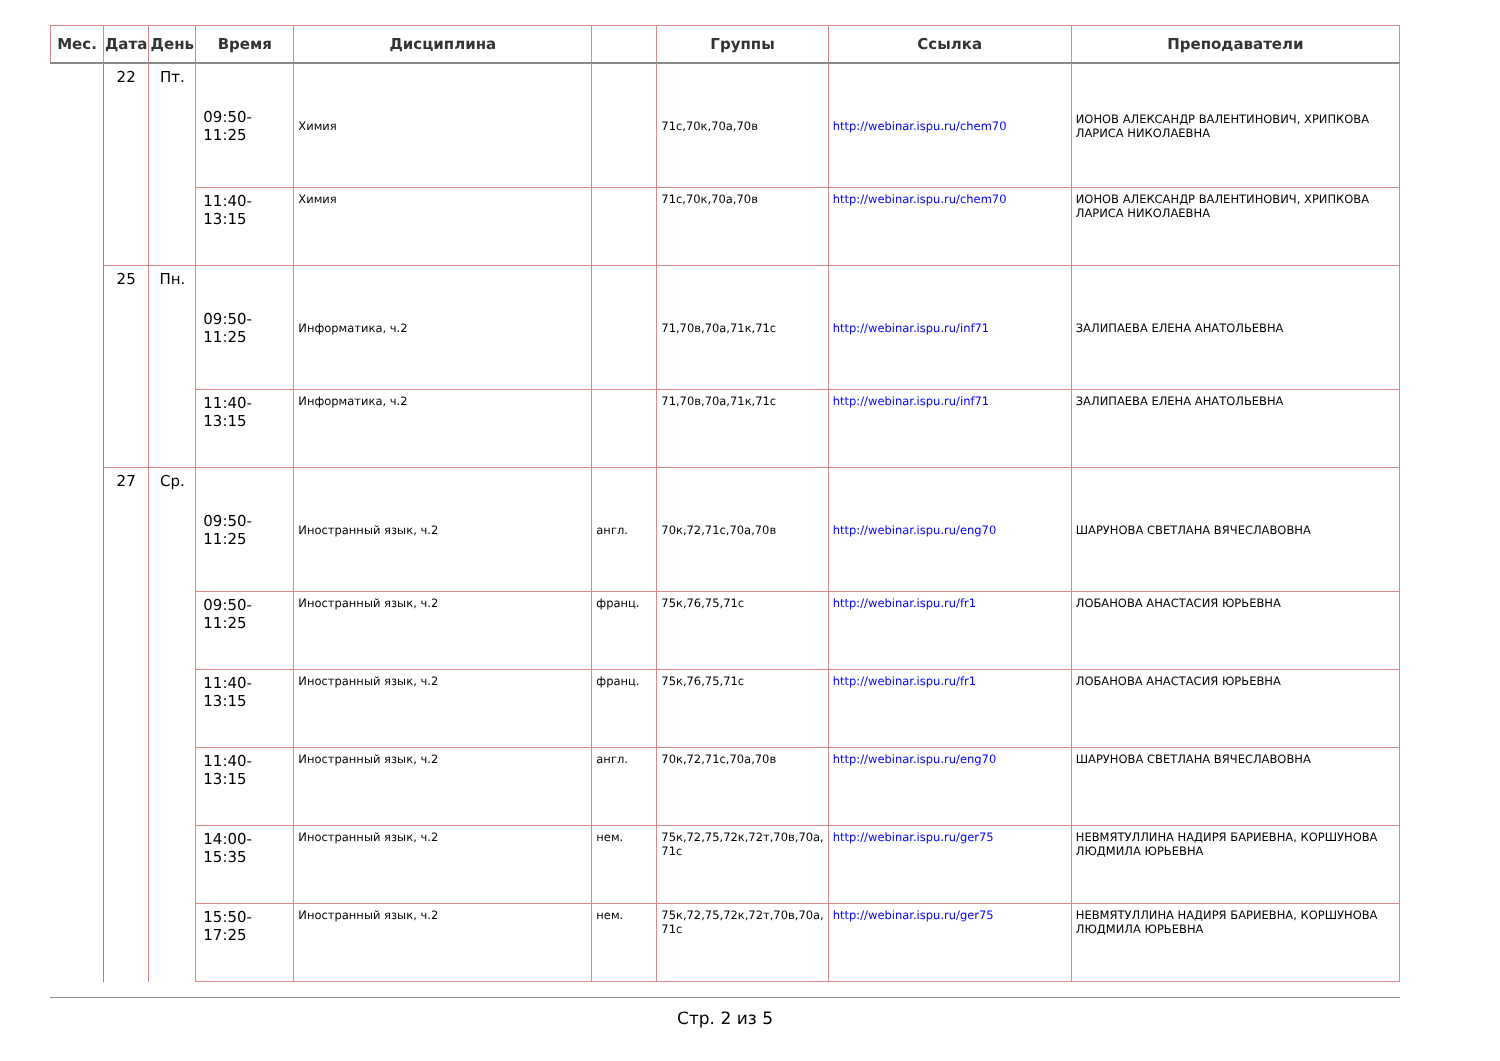| Мес. | Дата | День | Время | Дисциплина | | Группы | Ссылка | Преподаватели |
| --- | --- | --- | --- | --- | --- | --- | --- | --- |
| | 22 | Пт. | 09:50-11:25 | Химия | | 71с,70к,70а,70в | http://webinar.ispu.ru/chem70 | ИОНОВ АЛЕКСАНДР ВАЛЕНТИНОВИЧ, ХРИПКОВА ЛАРИСА НИКОЛАЕВНА |
| | | | 11:40-13:15 | Химия | | 71с,70к,70а,70в | http://webinar.ispu.ru/chem70 | ИОНОВ АЛЕКСАНДР ВАЛЕНТИНОВИЧ, ХРИПКОВА ЛАРИСА НИКОЛАЕВНА |
| | 25 | Пн. | 09:50-11:25 | Информатика, ч.2 | | 71,70в,70а,71к,71с | http://webinar.ispu.ru/inf71 | ЗАЛИПАЕВА ЕЛЕНА АНАТОЛЬЕВНА |
| | | | 11:40-13:15 | Информатика, ч.2 | | 71,70в,70а,71к,71с | http://webinar.ispu.ru/inf71 | ЗАЛИПАЕВА ЕЛЕНА АНАТОЛЬЕВНА |
| | 27 | Ср. | 09:50-11:25 | Иностранный язык, ч.2 | англ. | 70к,72,71с,70а,70в | http://webinar.ispu.ru/eng70 | ШАРУНОВА СВЕТЛАНА ВЯЧЕСЛАВОВНА |
| | | | 09:50-11:25 | Иностранный язык, ч.2 | франц. | 75к,76,75,71с | http://webinar.ispu.ru/fr1 | ЛОБАНОВА АНАСТАСИЯ ЮРЬЕВНА |
| | | | 11:40-13:15 | Иностранный язык, ч.2 | франц. | 75к,76,75,71с | http://webinar.ispu.ru/fr1 | ЛОБАНОВА АНАСТАСИЯ ЮРЬЕВНА |
| | | | 11:40-13:15 | Иностранный язык, ч.2 | англ. | 70к,72,71с,70а,70в | http://webinar.ispu.ru/eng70 | ШАРУНОВА СВЕТЛАНА ВЯЧЕСЛАВОВНА |
| | | | 14:00-15:35 | Иностранный язык, ч.2 | нем. | 75к,72,75,72к,72т,70в,70а, 71с | http://webinar.ispu.ru/ger75 | НЕВМЯТУЛЛИНА НАДИРЯ БАРИЕВНА, КОРШУНОВА ЛЮДМИЛА ЮРЬЕВНА |
| | | | 15:50-17:25 | Иностранный язык, ч.2 | нем. | 75к,72,75,72к,72т,70в,70а, 71с | http://webinar.ispu.ru/ger75 | НЕВМЯТУЛЛИНА НАДИРЯ БАРИЕВНА, КОРШУНОВА ЛЮДМИЛА ЮРЬЕВНА |
Стр. 2 из 5